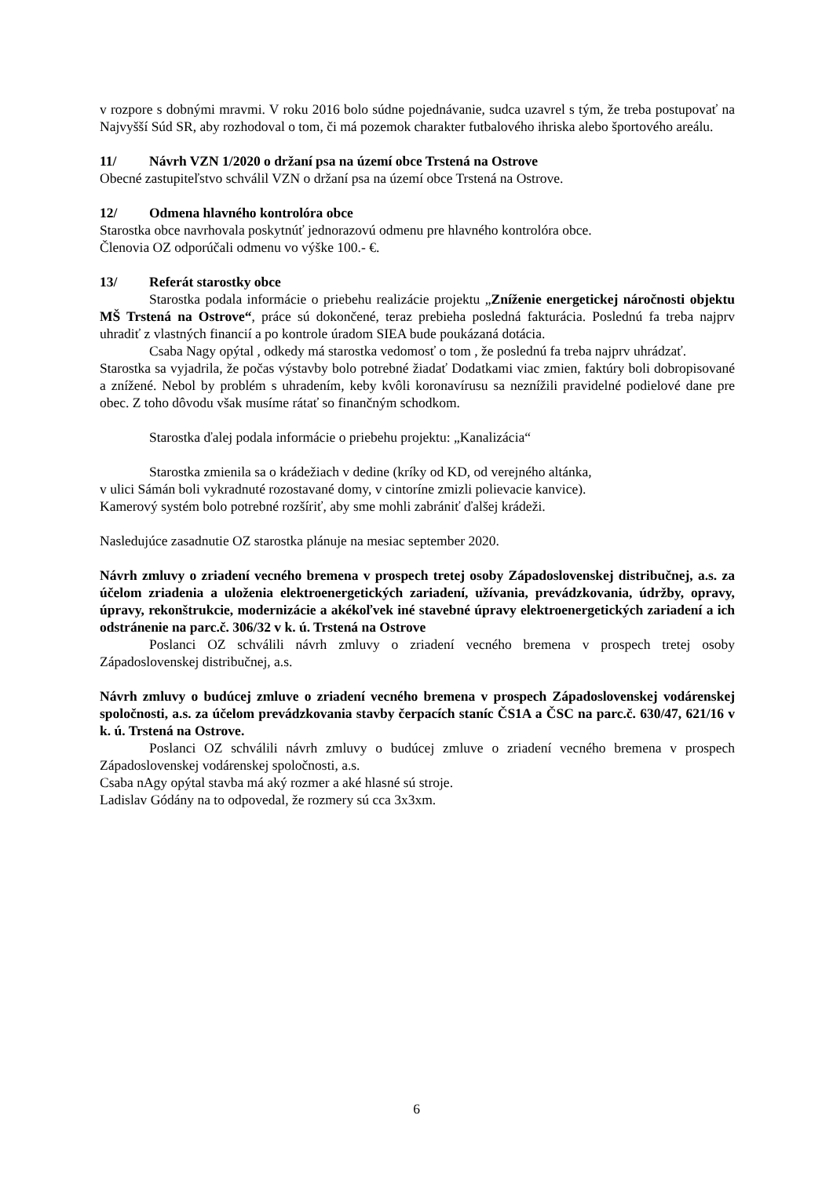v rozpore s dobnými mravmi. V roku 2016 bolo súdne pojednávanie, sudca uzavrel s tým, že treba postupovať na Najvyšší Súd SR, aby rozhodoval o tom, či má pozemok charakter futbalového ihriska alebo športového areálu.
11/ Návrh VZN 1/2020 o držaní psa na území obce Trstená na Ostrove
Obecné zastupiteľstvo schválil VZN o držaní psa na území obce Trstená na Ostrove.
12/ Odmena hlavného kontrolóra obce
Starostka obce navrhovala poskytnúť jednorazovú odmenu pre hlavného kontrolóra obce.
Členovia OZ odporúčali odmenu vo výške 100.- €.
13/ Referát starostky obce
Starostka podala informácie o priebehu realizácie projektu „Zníženie energetickej náročnosti objektu MŠ Trstená na Ostrove“, práce sú dokončené, teraz prebieha posledná fakturácia. Poslednú fa treba najprv uhradiť z vlastných financií a po kontrole úradom SIEA bude poukázaná dotácia.
Csaba Nagy opýtal , odkedy má starostka vedomosť o tom , že poslednú fa treba najprv uhrádzať.
Starostka sa vyjadrila, že počas výstavby bolo potrebné žiadať Dodatkami viac zmien, faktúry boli dobropisované a znížené. Nebol by problém s uhradením, keby kvôli koronavírusu sa neznížili pravidelné podielové dane pre obec. Z toho dôvodu však musíme rátať so finančným schodkom.
Starostka ďalej podala informácie o priebehu projektu: „Kanalizácia“
Starostka zmienila sa o krádežiach v dedine (kríky od KD, od verejného altánka,
v ulici Sámán boli vykradnuté rozostavané domy, v cintoríne zmizli polievacie kanvice).
Kamerový systém bolo potrebné rozšíriť, aby sme mohli zabrániť ďalšej krádeži.
Nasledujúce zasadnutie OZ starostka plánuje na mesiac september 2020.
Návrh zmluvy o zriadení vecného bremena v prospech tretej osoby Západoslovenskej distribučnej, a.s. za účelom zriadenia a uloženia elektroenergetických zariadení, užívania, prevádzkovania, údržby, opravy, úpravy, rekonštrukcie, modernizácie a akékoľvek iné stavebné úpravy elektroenergetických zariadení a ich odstránenie na parc.č. 306/32 v k. ú. Trstená na Ostrove
Poslanci OZ schválili návrh zmluvy o zriadení vecného bremena v prospech tretej osoby Západoslovenskej distribučnej, a.s.
Návrh zmluvy o budúcej zmluve o zriadení vecného bremena v prospech Západoslovenskej vodárenskej spoločnosti, a.s. za účelom prevádzkovania stavby čerpacích staníc ČS1A a ČSC na parc.č. 630/47, 621/16 v k. ú. Trstená na Ostrove.
Poslanci OZ schválili návrh zmluvy o budúcej zmluve o zriadení vecného bremena v prospech Západoslovenskej vodárenskej spoločnosti, a.s.
Csaba nAgy opýtal stavba má aký rozmer a aké hlasné sú stroje.
Ladislav Gódány na to odpovedal, že rozmery sú cca 3x3xm.
6